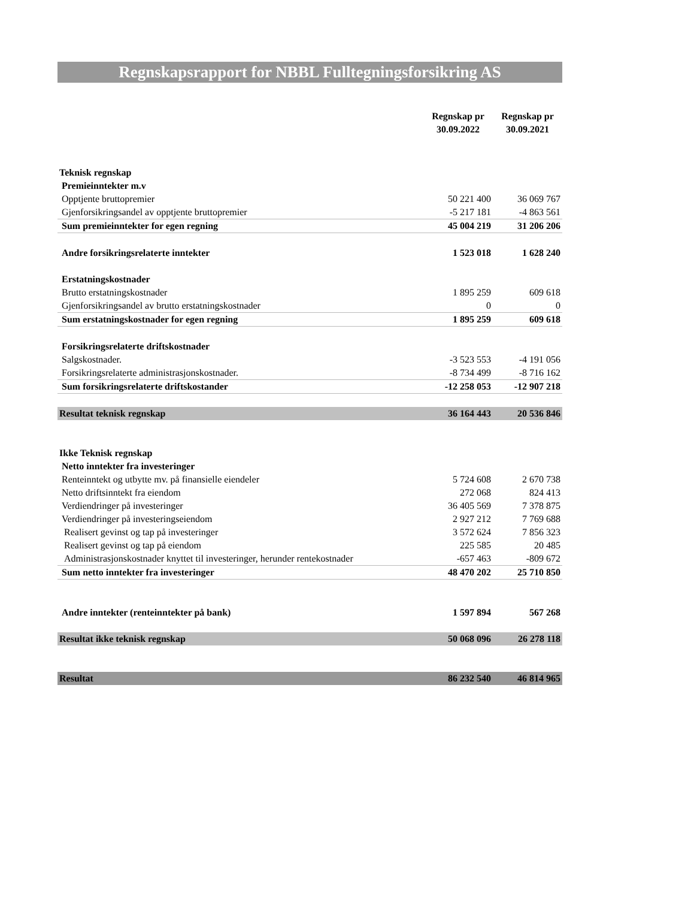Regnskapsrapport for NBBL Fulltegningsforsikring AS
| | Regnskap pr 30.09.2022 | Regnskap pr 30.09.2021 |
| --- | --- | --- |
| Teknisk regnskap | | |
| Premieinntekter m.v | | |
| Opptjente bruttopremier | 50 221 400 | 36 069 767 |
| Gjenforsikringsandel av opptjente bruttopremier | -5 217 181 | -4 863 561 |
| Sum premieinntekter for egen regning | 45 004 219 | 31 206 206 |
| Andre forsikringsrelaterte inntekter | 1 523 018 | 1 628 240 |
| Erstatningskostnader | | |
| Brutto erstatningskostnader | 1 895 259 | 609 618 |
| Gjenforsikringsandel av brutto erstatningskostnader | 0 | 0 |
| Sum erstatningskostnader for egen regning | 1 895 259 | 609 618 |
| Forsikringsrelaterte driftskostnader | | |
| Salgskostnader. | -3 523 553 | -4 191 056 |
| Forsikringsrelaterte administrasjonskostnader. | -8 734 499 | -8 716 162 |
| Sum forsikringsrelaterte driftskostander | -12 258 053 | -12 907 218 |
| Resultat teknisk regnskap | 36 164 443 | 20 536 846 |
| Ikke Teknisk regnskap | | |
| Netto inntekter fra investeringer | | |
| Renteinntekt og utbytte mv. på finansielle eiendeler | 5 724 608 | 2 670 738 |
| Netto driftsinntekt fra eiendom | 272 068 | 824 413 |
| Verdiendringer på investeringer | 36 405 569 | 7 378 875 |
| Verdiendringer på investeringseiendom | 2 927 212 | 7 769 688 |
| Realisert gevinst og tap på investeringer | 3 572 624 | 7 856 323 |
| Realisert gevinst og tap på eiendom | 225 585 | 20 485 |
| Administrasjonskostnader knyttet til investeringer, herunder rentekostnader | -657 463 | -809 672 |
| Sum netto inntekter fra investeringer | 48 470 202 | 25 710 850 |
| Andre inntekter (renteinntekter på bank) | 1 597 894 | 567 268 |
| Resultat ikke teknisk regnskap | 50 068 096 | 26 278 118 |
| Resultat | 86 232 540 | 46 814 965 |